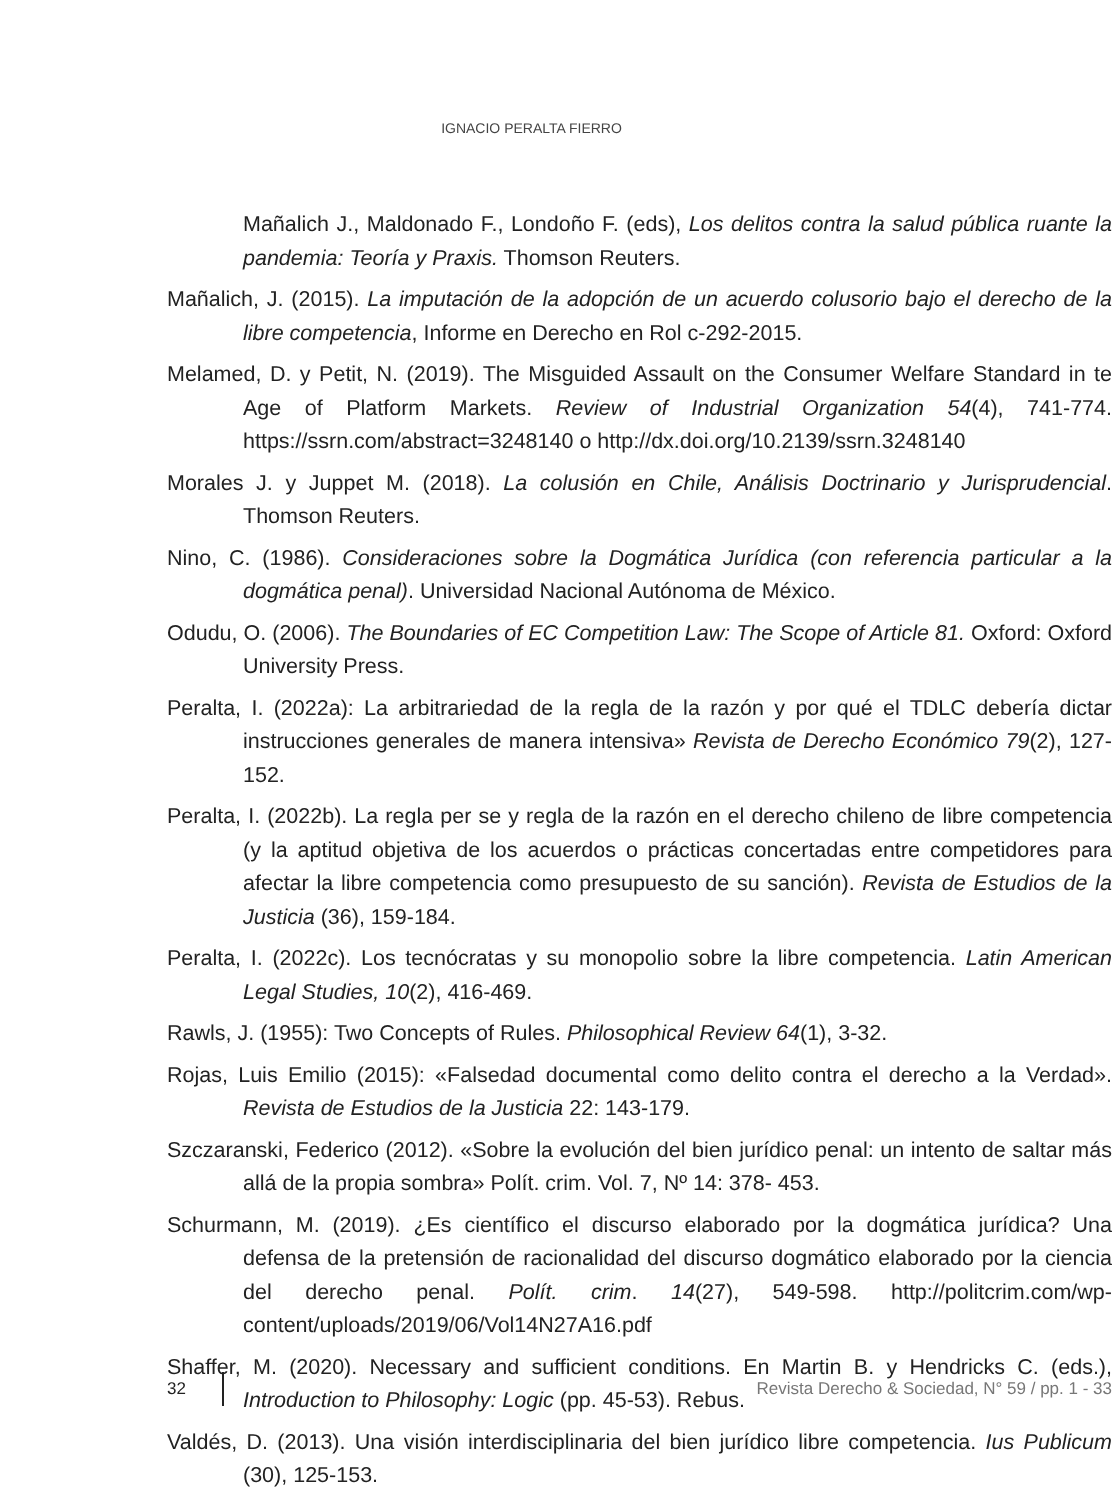IGNACIO PERALTA FIERRO
Mañalich J., Maldonado F., Londoño F. (eds), Los delitos contra la salud pública ruante la pandemia: Teoría y Praxis. Thomson Reuters.
Mañalich, J. (2015). La imputación de la adopción de un acuerdo colusorio bajo el derecho de la libre competencia, Informe en Derecho en Rol c-292-2015.
Melamed, D. y Petit, N. (2019). The Misguided Assault on the Consumer Welfare Standard in te Age of Platform Markets. Review of Industrial Organization 54(4), 741-774. https://ssrn.com/abstract=3248140 o http://dx.doi.org/10.2139/ssrn.3248140
Morales J. y Juppet M. (2018). La colusión en Chile, Análisis Doctrinario y Jurisprudencial. Thomson Reuters.
Nino, C. (1986). Consideraciones sobre la Dogmática Jurídica (con referencia particular a la dogmática penal). Universidad Nacional Autónoma de México.
Odudu, O. (2006). The Boundaries of EC Competition Law: The Scope of Article 81. Oxford: Oxford University Press.
Peralta, I. (2022a): La arbitrariedad de la regla de la razón y por qué el TDLC debería dictar instrucciones generales de manera intensiva» Revista de Derecho Económico 79(2), 127-152.
Peralta, I. (2022b). La regla per se y regla de la razón en el derecho chileno de libre competencia (y la aptitud objetiva de los acuerdos o prácticas concertadas entre competidores para afectar la libre competencia como presupuesto de su sanción). Revista de Estudios de la Justicia (36), 159-184.
Peralta, I. (2022c). Los tecnócratas y su monopolio sobre la libre competencia. Latin American Legal Studies, 10(2), 416-469.
Rawls, J. (1955): Two Concepts of Rules. Philosophical Review 64(1), 3-32.
Rojas, Luis Emilio (2015): «Falsedad documental como delito contra el derecho a la Verdad». Revista de Estudios de la Justicia 22: 143-179.
Szczaranski, Federico (2012). «Sobre la evolución del bien jurídico penal: un intento de saltar más allá de la propia sombra» Polít. crim. Vol. 7, Nº 14: 378- 453.
Schurmann, M. (2019). ¿Es científico el discurso elaborado por la dogmática jurídica? Una defensa de la pretensión de racionalidad del discurso dogmático elaborado por la ciencia del derecho penal. Polít. crim. 14(27), 549-598. http://politcrim.com/wp-content/uploads/2019/06/Vol14N27A16.pdf
Shaffer, M. (2020). Necessary and sufficient conditions. En Martin B. y Hendricks C. (eds.), Introduction to Philosophy: Logic (pp. 45-53). Rebus.
Valdés, D. (2013). Una visión interdisciplinaria del bien jurídico libre competencia. Ius Publicum (30), 125-153.
32 Revista Derecho & Sociedad, N° 59 / pp. 1 - 33